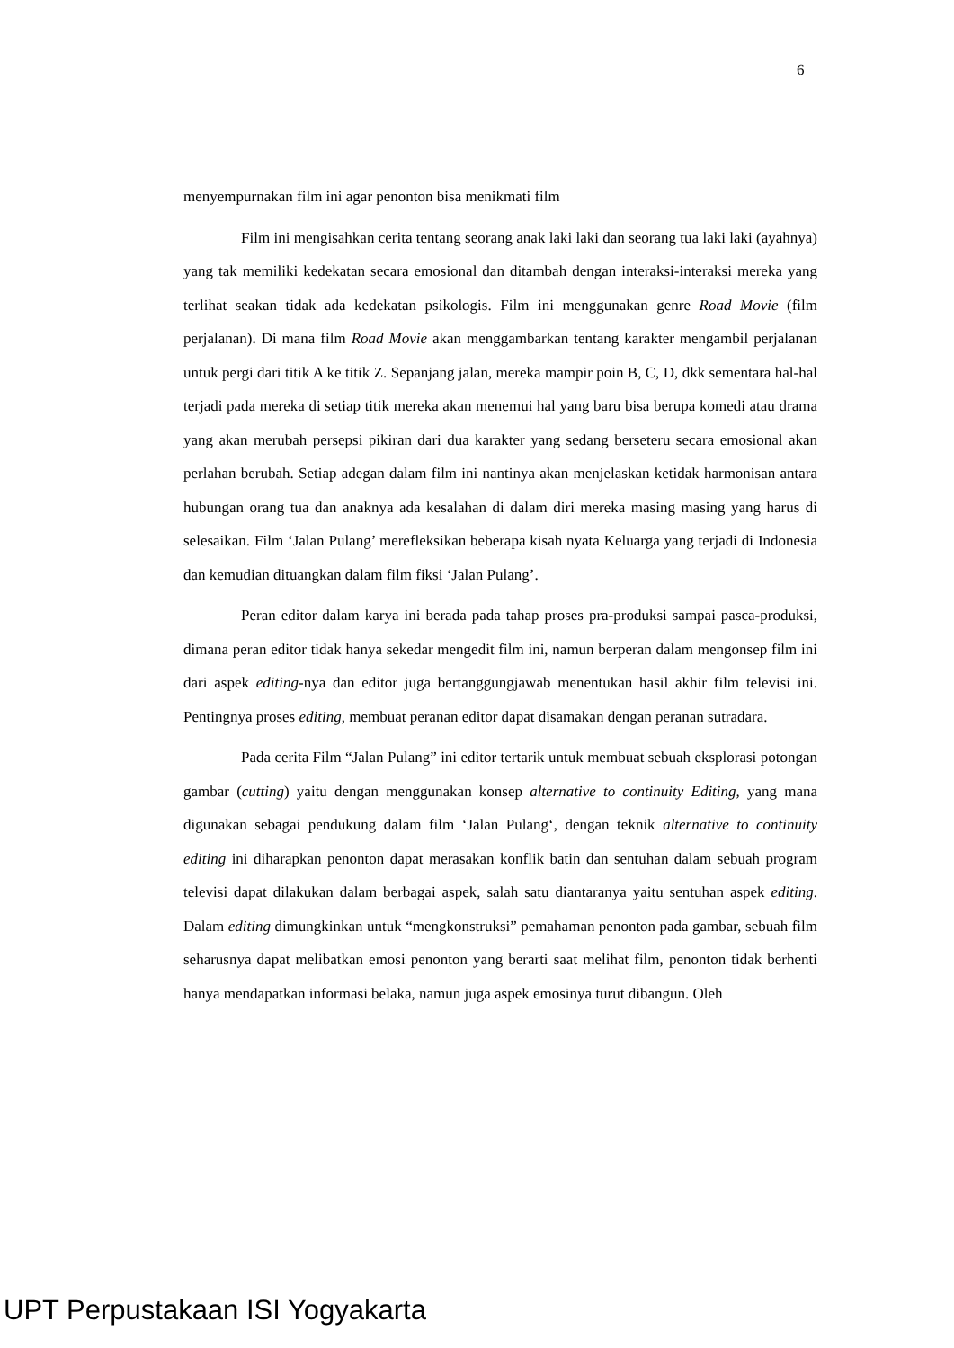6
menyempurnakan film ini agar penonton bisa menikmati film
Film ini mengisahkan cerita tentang seorang anak laki laki dan seorang tua laki laki (ayahnya) yang tak memiliki kedekatan secara emosional dan ditambah dengan interaksi-interaksi mereka yang terlihat seakan tidak ada kedekatan psikologis. Film ini menggunakan genre Road Movie (film perjalanan). Di mana film Road Movie akan menggambarkan tentang karakter mengambil perjalanan untuk pergi dari titik A ke titik Z. Sepanjang jalan, mereka mampir poin B, C, D, dkk sementara hal-hal terjadi pada mereka di setiap titik mereka akan menemui hal yang baru bisa berupa komedi atau drama yang akan merubah persepsi pikiran dari dua karakter yang sedang berseteru secara emosional akan perlahan berubah. Setiap adegan dalam film ini nantinya akan menjelaskan ketidak harmonisan antara hubungan orang tua dan anaknya ada kesalahan di dalam diri mereka masing masing yang harus di selesaikan. Film ‘Jalan Pulang’ merefleksikan beberapa kisah nyata Keluarga yang terjadi di Indonesia dan kemudian dituangkan dalam film fiksi ‘Jalan Pulang’.
Peran editor dalam karya ini berada pada tahap proses pra-produksi sampai pasca-produksi, dimana peran editor tidak hanya sekedar mengedit film ini, namun berperan dalam mengonsep film ini dari aspek editing-nya dan editor juga bertanggungjawab menentukan hasil akhir film televisi ini. Pentingnya proses editing, membuat peranan editor dapat disamakan dengan peranan sutradara.
Pada cerita Film “Jalan Pulang” ini editor tertarik untuk membuat sebuah eksplorasi potongan gambar (cutting) yaitu dengan menggunakan konsep alternative to continuity Editing, yang mana digunakan sebagai pendukung dalam film ‘Jalan Pulang‘, dengan teknik alternative to continuity editing ini diharapkan penonton dapat merasakan konflik batin dan sentuhan dalam sebuah program televisi dapat dilakukan dalam berbagai aspek, salah satu diantaranya yaitu sentuhan aspek editing. Dalam editing dimungkinkan untuk “mengkonstruksi” pemahaman penonton pada gambar, sebuah film seharusnya dapat melibatkan emosi penonton yang berarti saat melihat film, penonton tidak berhenti hanya mendapatkan informasi belaka, namun juga aspek emosinya turut dibangun. Oleh
UPT Perpustakaan ISI Yogyakarta